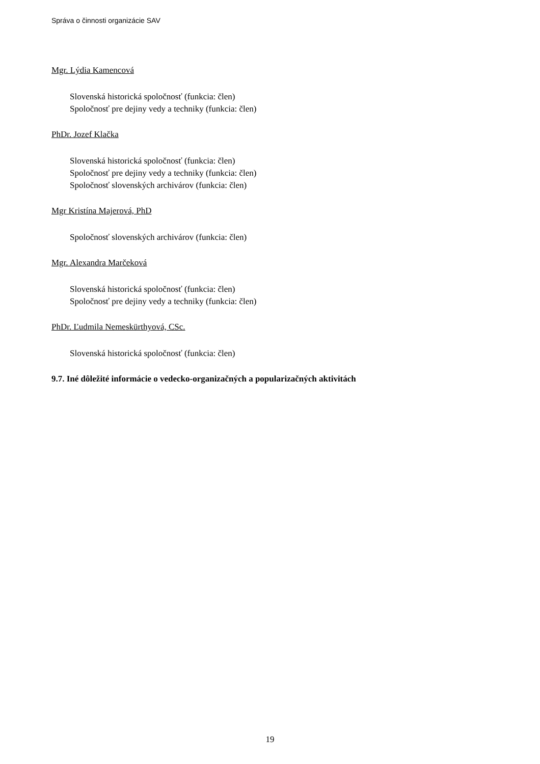Správa o činnosti organizácie SAV
Mgr. Lýdia Kamencová
Slovenská historická spoločnosť (funkcia: člen)
Spoločnosť pre dejiny vedy a techniky (funkcia: člen)
PhDr. Jozef Klačka
Slovenská historická spoločnosť (funkcia: člen)
Spoločnosť pre dejiny vedy a techniky (funkcia: člen)
Spoločnosť slovenských archivárov (funkcia: člen)
Mgr Kristína Majerová, PhD
Spoločnosť slovenských archivárov (funkcia: člen)
Mgr. Alexandra Marčeková
Slovenská historická spoločnosť (funkcia: člen)
Spoločnosť pre dejiny vedy a techniky (funkcia: člen)
PhDr. Ľudmila Nemeskürthyová, CSc.
Slovenská historická spoločnosť (funkcia: člen)
9.7. Iné dôležité informácie o vedecko-organizačných a popularizačných aktivitách
19